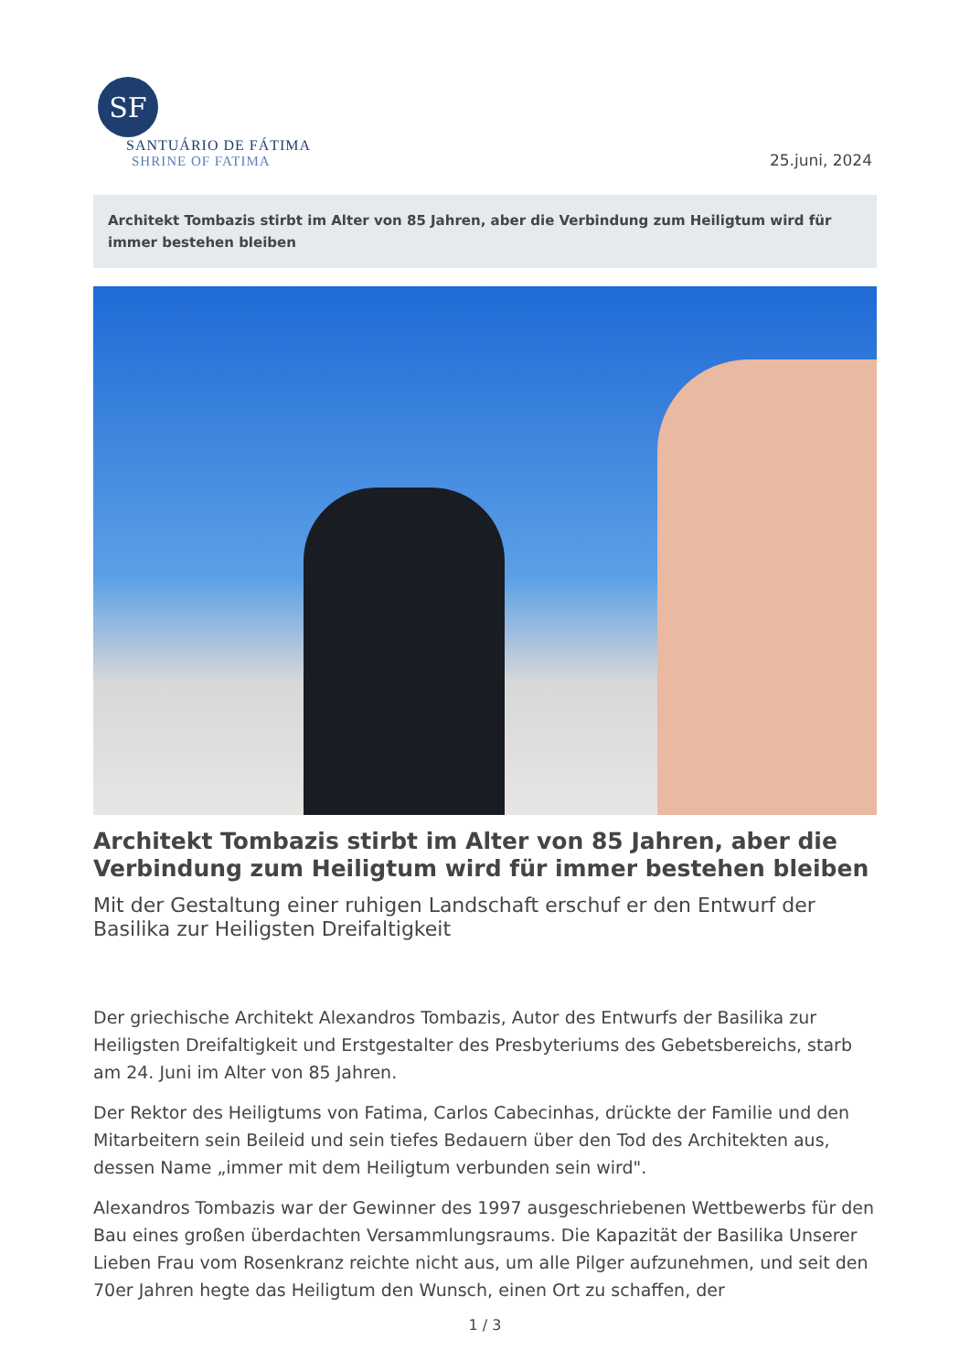SF
SANTUÁRIO DE FÁTIMA
SHRINE OF FATIMA
25.juni, 2024
Architekt Tombazis stirbt im Alter von 85 Jahren, aber die Verbindung zum Heiligtum wird für immer bestehen bleiben
Architekt Tombazis stirbt im Alter von 85 Jahren, aber die Verbindung zum Heiligtum wird für immer bestehen bleiben
Mit der Gestaltung einer ruhigen Landschaft erschuf er den Entwurf der Basilika zur Heiligsten Dreifaltigkeit
Der griechische Architekt Alexandros Tombazis, Autor des Entwurfs der Basilika zur Heiligsten Dreifaltigkeit und Erstgestalter des Presbyteriums des Gebetsbereichs, starb am 24. Juni im Alter von 85 Jahren.
Der Rektor des Heiligtums von Fatima, Carlos Cabecinhas, drückte der Familie und den Mitarbeitern sein Beileid und sein tiefes Bedauern über den Tod des Architekten aus, dessen Name „immer mit dem Heiligtum verbunden sein wird".
Alexandros Tombazis war der Gewinner des 1997 ausgeschriebenen Wettbewerbs für den Bau eines großen überdachten Versammlungsraums. Die Kapazität der Basilika Unserer Lieben Frau vom Rosenkranz reichte nicht aus, um alle Pilger aufzunehmen, und seit den 70er Jahren hegte das Heiligtum den Wunsch, einen Ort zu schaffen, der
1 / 3